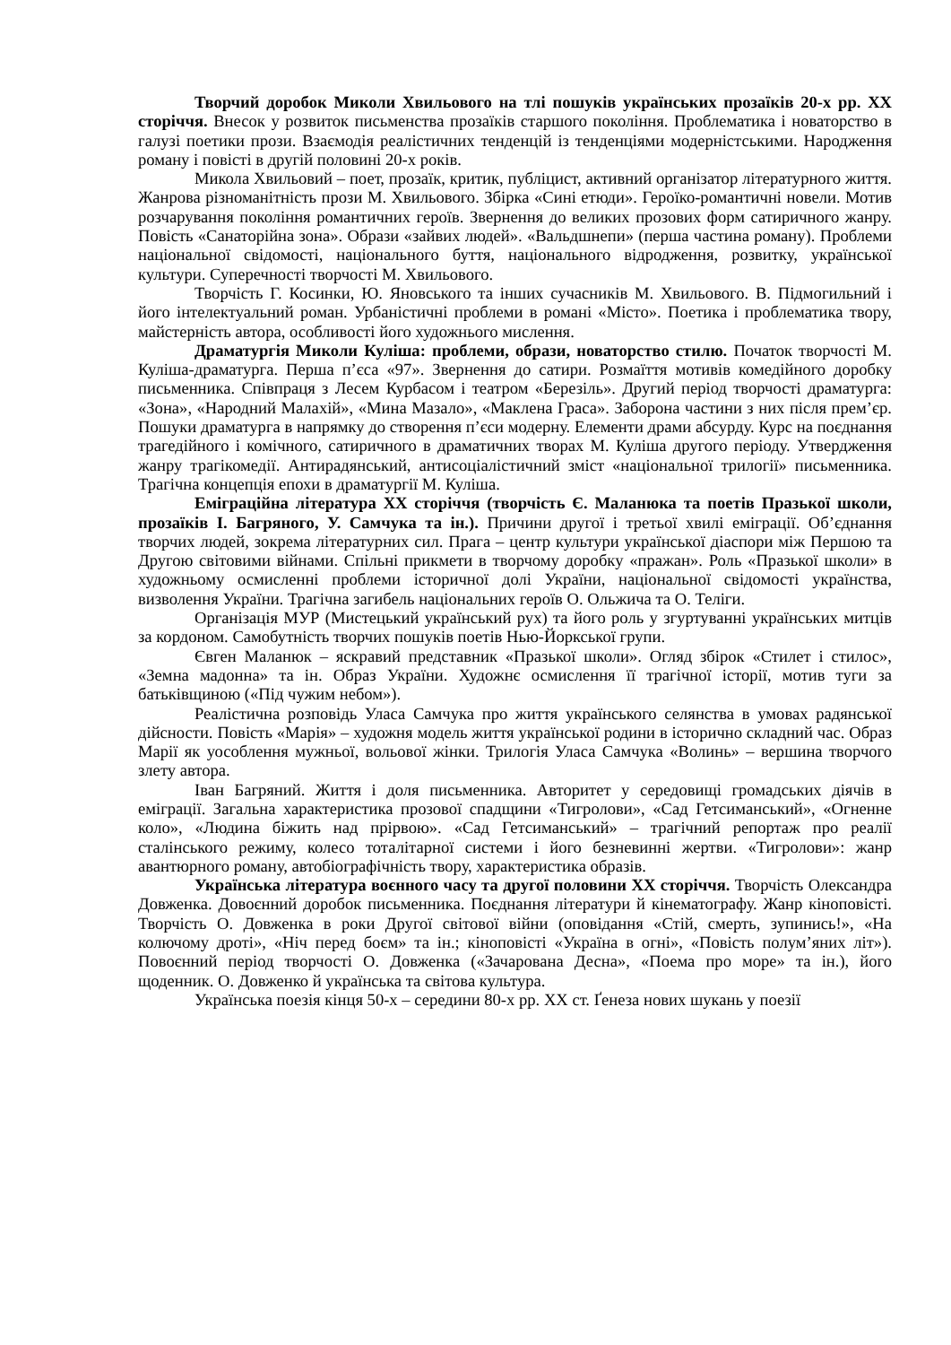Творчий доробок Миколи Хвильового на тлі пошуків українських прозаїків 20-х рр. XX сторіччя. Внесок у розвиток письменства прозаїків старшого покоління. Проблематика і новаторство в галузі поетики прози. Взаємодія реалістичних тенденцій із тенденціями модерністськими. Народження роману і повісті в другій половині 20-х років.
Микола Хвильовий – поет, прозаїк, критик, публіцист, активний організатор літературного життя. Жанрова різноманітність прози М. Хвильового. Збірка «Сині етюди». Героїко-романтичні новели. Мотив розчарування покоління романтичних героїв. Звернення до великих прозових форм сатиричного жанру. Повість «Санаторійна зона». Образи «зайвих людей». «Вальдшнепи» (перша частина роману). Проблеми національної свідомості, національного буття, національного відродження, розвитку, української культури. Суперечності творчості М. Хвильового.
Творчість Г. Косинки, Ю. Яновського та інших сучасників М. Хвильового. В. Підмогильний і його інтелектуальний роман. Урбаністичні проблеми в романі «Місто». Поетика і проблематика твору, майстерність автора, особливості його художнього мислення.
Драматургія Миколи Куліша: проблеми, образи, новаторство стилю. Початок творчості М. Куліша-драматурга. Перша п’єса «97». Звернення до сатири. Розмаїття мотивів комедійного доробку письменника. Співпраця з Лесем Курбасом і театром «Березіль». Другий період творчості драматурга: «Зона», «Народний Малахій», «Мина Мазало», «Маклена Граса». Заборона частини з них після прем’єр. Пошуки драматурга в напрямку до створення п’єси модерну. Елементи драми абсурду. Курс на поєднання трагедійного і комічного, сатиричного в драматичних творах М. Куліша другого періоду. Утвердження жанру трагікомедії. Антирадянський, антисоціалістичний зміст «національної трилогії» письменника. Трагічна концепція епохи в драматургії М. Куліша.
Еміграційна література XX сторіччя (творчість Є. Маланюка та поетів Празької школи, прозаїків І. Багряного, У. Самчука та ін.). Причини другої і третьої хвилі еміграції. Об’єднання творчих людей, зокрема літературних сил. Прага – центр культури української діаспори між Першою та Другою світовими війнами. Спільні прикмети в творчому доробку «пражан». Роль «Празької школи» в художньому осмисленні проблеми історичної долі України, національної свідомості українства, визволення України. Трагічна загибель національних героїв О. Ольжича та О. Теліги.
Організація МУР (Мистецький український рух) та його роль у згуртуванні українських митців за кордоном. Самобутність творчих пошуків поетів Нью-Йоркської групи.
Євген Маланюк – яскравий представник «Празької школи». Огляд збірок «Стилет і стилос», «Земна мадонна» та ін. Образ України. Художнє осмислення її трагічної історії, мотив туги за батьківщиною («Під чужим небом»).
Реалістична розповідь Уласа Самчука про життя українського селянства в умовах радянської дійсности. Повість «Марія» – художня модель життя української родини в історично складний час. Образ Марії як уособлення мужньої, вольової жінки. Трилогія Уласа Самчука «Волинь» – вершина творчого злету автора.
Іван Багряний. Життя і доля письменника. Авторитет у середовищі громадських діячів в еміграції. Загальна характеристика прозової спадщини «Тигролови», «Сад Гетсиманський», «Огненне коло», «Людина біжить над прірвою». «Сад Гетсиманський» – трагічний репортаж про реалії сталінського режиму, колесо тоталітарної системи і його безневинні жертви. «Тигролови»: жанр авантюрного роману, автобіографічність твору, характеристика образів.
Українська література воєнного часу та другої половини XX сторіччя. Творчість Олександра Довженка. Довоєнний доробок письменника. Поєднання літератури й кінематографу. Жанр кіноповісті. Творчість О. Довженка в роки Другої світової війни (оповідання «Стій, смерть, зупинись!», «На колючому дроті», «Ніч перед боєм» та ін.; кіноповісті «Україна в огні», «Повість полум’яних літ»). Повоєнний період творчості О. Довженка («Зачарована Десна», «Поема про море» та ін.), його щоденник. О. Довженко й українська та світова культура.
Українська поезія кінця 50-х – середини 80-х рр. XX ст. Ґенеза нових шукань у поезії